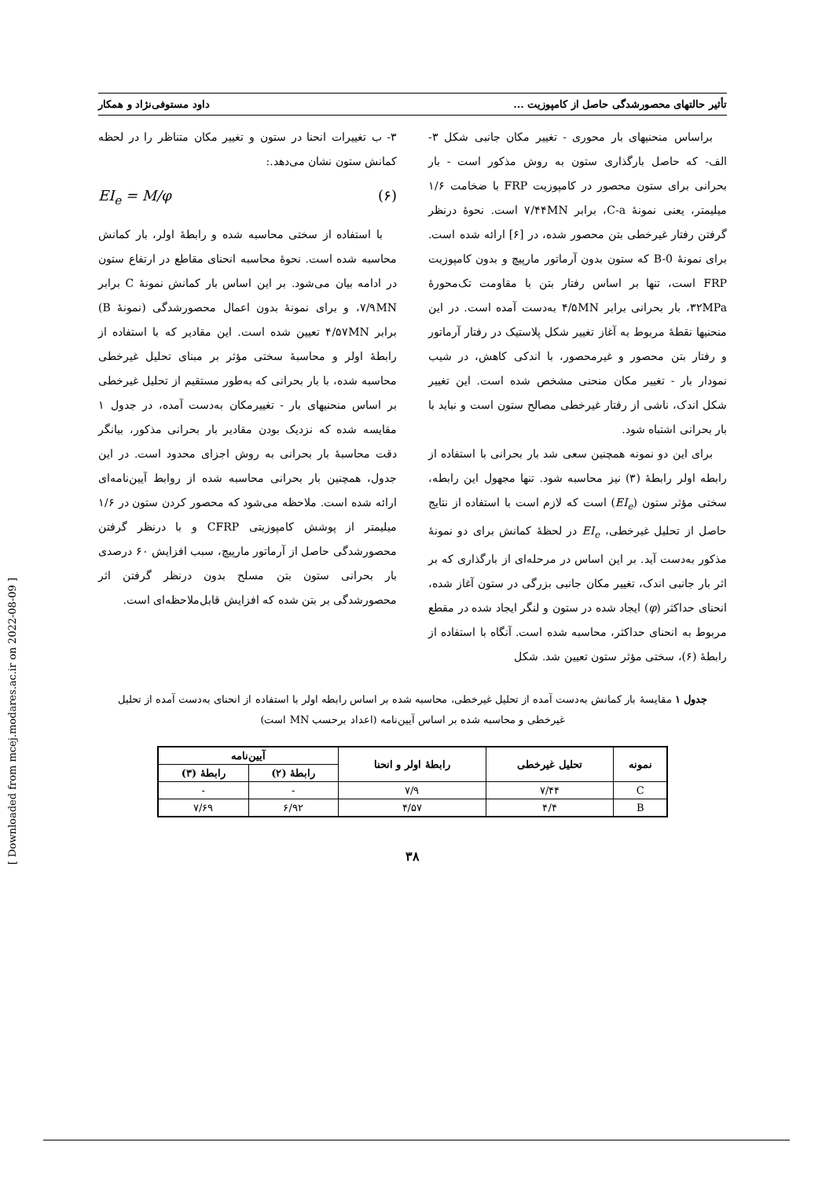تأثیر حالتهای محصورشدگی حاصل از کامپوزیت ... داود مستوفی‌نژاد و همکار
براساس منحنیهای بار محوری - تغییر مکان جانبی شکل ۳- الف- که حاصل بارگذاری ستون به روش مذکور است - بار بحرانی برای ستون محصور در کامپوزیت FRP با ضخامت ۱/۶ میلیمتر، یعنی نمونهٔ C-a، برابر ۷/۴۴MN است. نحوهٔ درنظر گرفتن رفتار غیرخطی بتن محصور شده، در [۶] ارائه شده است. برای نمونهٔ B-0 که ستون بدون آرماتور مارپیچ و بدون کامپوزیت FRP است، تنها بر اساس رفتار بتن با مقاومت تک‌محورهٔ ۳۲MPa، بار بحرانی برابر ۴/۵MN به‌دست آمده است. در این منحنیها نقطهٔ مربوط به آغاز تغییر شکل پلاستیک در رفتار آرماتور و رفتار بتن محصور و غیرمحصور، با اندکی کاهش، در شیب نمودار بار - تغییر مکان منحنی مشخص شده است. این تغییر شکل اندک، ناشی از رفتار غیرخطی مصالح ستون است و نباید با بار بحرانی اشتباه شود.
برای این دو نمونه همچنین سعی شد بار بحرانی با استفاده از رابطه اولر رابطهٔ (۳) نیز محاسبه شود. تنها مجهول این رابطه، سختی مؤثر ستون (EI<sub>e</sub>) است که لازم است با استفاده از نتایج حاصل از تحلیل غیرخطی، EI<sub>e</sub> در لحظهٔ کمانش برای دو نمونهٔ مذکور به‌دست آید. بر این اساس در مرحله‌ای از بارگذاری که بر اثر بار جانبی اندک، تغییر مکان جانبی بزرگی در ستون آغاز شده، انحنای حداکثر (φ) ایجاد شده در ستون و لنگر ایجاد شده در مقطع مربوط به انحنای حداکثر، محاسبه شده است. آنگاه با استفاده از رابطهٔ (۶)، سختی مؤثر ستون تعیین شد. شکل
۳- ب تغییرات انحنا در ستون و تغییر مکان متناظر را در لحظه کمانش ستون نشان می‌دهد.:
EI<sub>e</sub> = M/φ (۶)
با استفاده از سختی محاسبه شده و رابطهٔ اولر، بار کمانش محاسبه شده است. نحوهٔ محاسبه انحنای مقاطع در ارتفاع ستون در ادامه بیان می‌شود. بر این اساس بار کمانش نمونهٔ C برابر ۷/۹MN، و برای نمونهٔ بدون اعمال محصورشدگی (نمونهٔ B) برابر ۴/۵۷MN تعیین شده است. این مقادیر که با استفاده از رابطهٔ اولر و محاسبهٔ سختی مؤثر بر مبنای تحلیل غیرخطی محاسبه شده، با بار بحرانی که به‌طور مستقیم از تحلیل غیرخطی بر اساس منحنیهای بار - تغییرمکان به‌دست آمده، در جدول ۱ مقایسه شده که نزدیک بودن مقادیر بار بحرانی مذکور، بیانگر دقت محاسبهٔ بار بحرانی به روش اجزای محدود است. در این جدول، همچنین بار بحرانی محاسبه شده از روابط آیین‌نامه‌ای ارائه شده است. ملاحظه می‌شود که محصور کردن ستون در ۱/۶ میلیمتر از پوشش کامپوزیتی CFRP و با درنظر گرفتن محصورشدگی حاصل از آرماتور مارپیچ، سبب افزایش ۶۰ درصدی بار بحرانی ستون بتن مسلح بدون درنظر گرفتن اثر محصورشدگی بر بتن شده که افزایش قابل‌ملاحظه‌ای است.
جدول ۱ مقایسهٔ بار کمانش به‌دست آمده از تحلیل غیرخطی، محاسبه شده بر اساس رابطه اولر با استفاده از انحنای به‌دست آمده از تحلیل غیرخطی و محاسبه شده بر اساس آیین‌نامه (اعداد برحسب MN است)
| نمونه | تحلیل غیرخطی | رابطهٔ اولر و انحنا | آیین‌نامه | |
| --- | --- | --- | --- | --- |
| | | | رابطهٔ (۲) | رابطهٔ (۳) |
| C | ۷/۴۴ | ۷/۹ | - | - |
| B | ۴/۴ | ۴/۵۷ | ۶/۹۲ | ۷/۶۹ |
۳۸
[ Downloaded from mcej.modares.ac.ir on 2022-08-09 ]